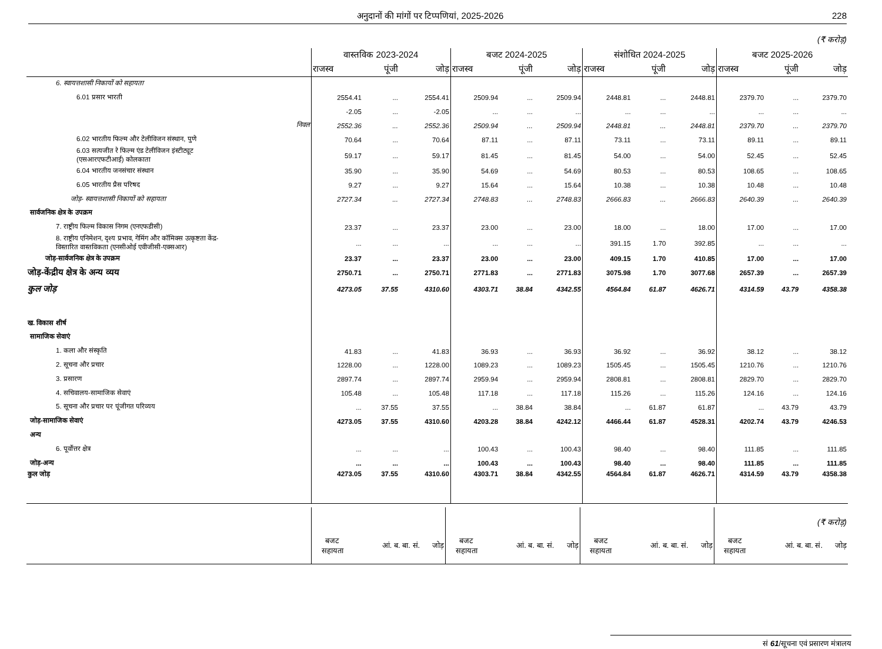अनुदानों की मांगों पर टिप्पणियां, 2025-2026 228
(₹ करोड़)
| | वास्तविक 2023-2024 | | | बजट 2024-2025 | | | संशोधित 2024-2025 | | | बजट 2025-2026 | | |
| --- | --- | --- | --- | --- | --- | --- | --- | --- | --- | --- | --- | --- |
| | राजस्व | पूंजी | जोड़ | राजस्व | पूंजी | जोड़ | राजस्व | पूंजी | जोड़ | राजस्व | पूंजी | जोड़ |
| 6. स्वायत्तशासी निकायों को सहायता | | | | | | | | | | | | |
| 6.01 प्रसार भारती | 2554.41 | ... | 2554.41 | 2509.94 | ... | 2509.94 | 2448.81 | ... | 2448.81 | 2379.70 | ... | 2379.70 |
| | -2.05 | ... | -2.05 | ... | ... | ... | ... | ... | ... | ... | ... | ... |
| निवल | 2552.36 | ... | 2552.36 | 2509.94 | ... | 2509.94 | 2448.81 | ... | 2448.81 | 2379.70 | ... | 2379.70 |
| 6.02 भारतीय फिल्म और टेलीविजन संस्थान, पुणे | 70.64 | ... | 70.64 | 87.11 | ... | 87.11 | 73.11 | ... | 73.11 | 89.11 | ... | 89.11 |
| 6.03 सत्यजीत रे फिल्म एंड टेलीविजन इंस्टीट्यूट (एसआरएफटीआई) कोलकाता | 59.17 | ... | 59.17 | 81.45 | ... | 81.45 | 54.00 | ... | 54.00 | 52.45 | ... | 52.45 |
| 6.04 भारतीय जनसंचार संस्थान | 35.90 | ... | 35.90 | 54.69 | ... | 54.69 | 80.53 | ... | 80.53 | 108.65 | ... | 108.65 |
| 6.05 भारतीय प्रैस परिषद | 9.27 | ... | 9.27 | 15.64 | ... | 15.64 | 10.38 | ... | 10.38 | 10.48 | ... | 10.48 |
| जोड़- स्वायत्तशासी निकायों को सहायता | 2727.34 | ... | 2727.34 | 2748.83 | ... | 2748.83 | 2666.83 | ... | 2666.83 | 2640.39 | ... | 2640.39 |
| सार्वजनिक क्षेत्र के उपक्रम | | | | | | | | | | | | |
| 7. राष्ट्रीय फिल्म विकास निगम (एनएफडीसी) | 23.37 | ... | 23.37 | 23.00 | ... | 23.00 | 18.00 | ... | 18.00 | 17.00 | ... | 17.00 |
| 8. राष्ट्रीय एनिमेशन, दृश्य प्रभाव, गेमिंग और कॉमिक्स उत्कृष्टता केंद्र- विस्तारित वास्तविकता (एनसीओई एवीजीसी-एक्सआर) | ... | ... | ... | ... | ... | ... | 391.15 | 1.70 | 392.85 | ... | ... | ... |
| जोड़-सार्वजनिक क्षेत्र के उपक्रम | 23.37 | ... | 23.37 | 23.00 | ... | 23.00 | 409.15 | 1.70 | 410.85 | 17.00 | ... | 17.00 |
| जोड़-केंद्रीय क्षेत्र के अन्य व्यय | 2750.71 | ... | 2750.71 | 2771.83 | ... | 2771.83 | 3075.98 | 1.70 | 3077.68 | 2657.39 | ... | 2657.39 |
| कुल जोड़ | 4273.05 | 37.55 | 4310.60 | 4303.71 | 38.84 | 4342.55 | 4564.84 | 61.87 | 4626.71 | 4314.59 | 43.79 | 4358.38 |
| ख. विकास शीर्ष | | | | | | | | | | | | |
| सामाजिक सेवाएं | | | | | | | | | | | | |
| 1. कला और संस्कृति | 41.83 | ... | 41.83 | 36.93 | ... | 36.93 | 36.92 | ... | 36.92 | 38.12 | ... | 38.12 |
| 2. सूचना और प्रचार | 1228.00 | ... | 1228.00 | 1089.23 | ... | 1089.23 | 1505.45 | ... | 1505.45 | 1210.76 | ... | 1210.76 |
| 3. प्रसारण | 2897.74 | ... | 2897.74 | 2959.94 | ... | 2959.94 | 2808.81 | ... | 2808.81 | 2829.70 | ... | 2829.70 |
| 4. सचिवालय-सामाजिक सेवाएं | 105.48 | ... | 105.48 | 117.18 | ... | 117.18 | 115.26 | ... | 115.26 | 124.16 | ... | 124.16 |
| 5. सूचना और प्रचार पर पूंजीगत परिव्यय | ... | 37.55 | 37.55 | ... | 38.84 | 38.84 | ... | 61.87 | 61.87 | ... | 43.79 | 43.79 |
| जोड़-सामाजिक सेवाएं | 4273.05 | 37.55 | 4310.60 | 4203.28 | 38.84 | 4242.12 | 4466.44 | 61.87 | 4528.31 | 4202.74 | 43.79 | 4246.53 |
| अन्य | | | | | | | | | | | | |
| 6. पूर्वोत्तर क्षेत्र | ... | ... | ... | 100.43 | ... | 100.43 | 98.40 | ... | 98.40 | 111.85 | ... | 111.85 |
| जोड़-अन्य | ... | ... | ... | 100.43 | ... | 100.43 | 98.40 | ... | 98.40 | 111.85 | ... | 111.85 |
| कुल जोड़ | 4273.05 | 37.55 | 4310.60 | 4303.71 | 38.84 | 4342.55 | 4564.84 | 61.87 | 4626.71 | 4314.59 | 43.79 | 4358.38 |
| | | | | | | | | | | (₹ करोड़) | | |
| | बजट सहायता | आं. ब. बा. सं. | जोड़ | बजट सहायता | आं. ब. बा. सं. | जोड़ | बजट सहायता | आं. ब. बा. सं. | जोड़ | बजट सहायता | आं. ब. बा. सं. | जोड़ |
सं 61/सूचना एवं प्रसारण मंत्रालय